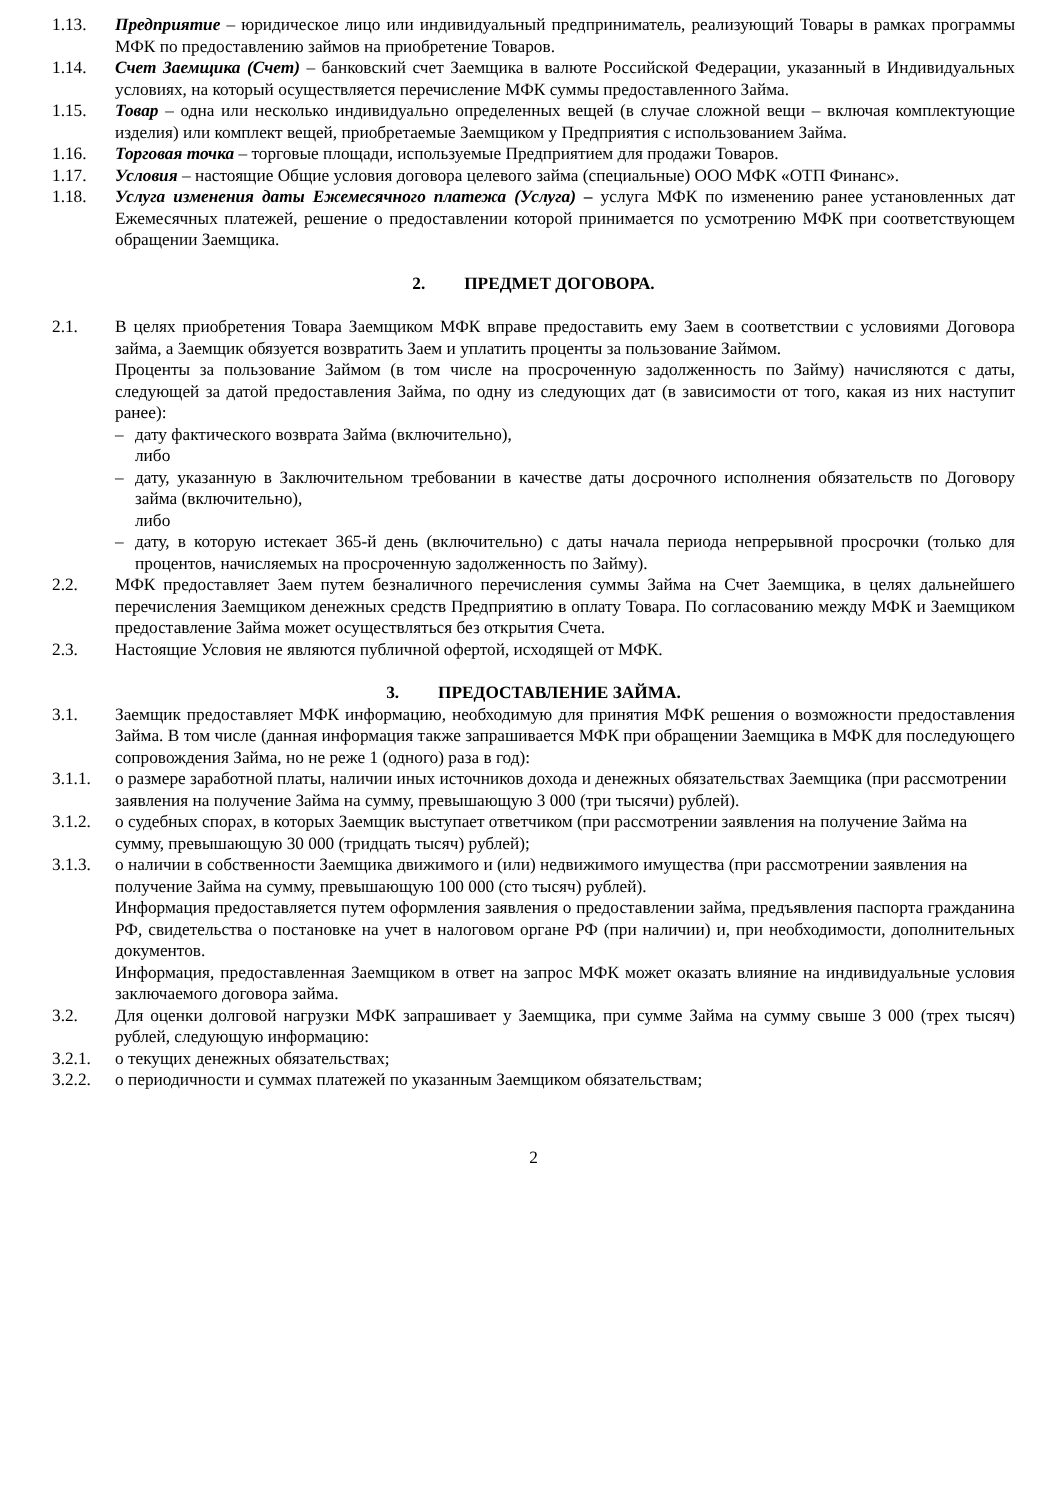1.13. Предприятие – юридическое лицо или индивидуальный предприниматель, реализующий Товары в рамках программы МФК по предоставлению займов на приобретение Товаров.
1.14. Счет Заемщика (Счет) – банковский счет Заемщика в валюте Российской Федерации, указанный в Индивидуальных условиях, на который осуществляется перечисление МФК суммы предоставленного Займа.
1.15. Товар – одна или несколько индивидуально определенных вещей (в случае сложной вещи – включая комплектующие изделия) или комплект вещей, приобретаемые Заемщиком у Предприятия с использованием Займа.
1.16. Торговая точка – торговые площади, используемые Предприятием для продажи Товаров.
1.17. Условия – настоящие Общие условия договора целевого займа (специальные) ООО МФК «ОТП Финанс».
1.18. Услуга изменения даты Ежемесячного платежа (Услуга) – услуга МФК по изменению ранее установленных дат Ежемесячных платежей, решение о предоставлении которой принимается по усмотрению МФК при соответствующем обращении Заемщика.
2. ПРЕДМЕТ ДОГОВОРА.
2.1. В целях приобретения Товара Заемщиком МФК вправе предоставить ему Заем в соответствии с условиями Договора займа, а Заемщик обязуется возвратить Заем и уплатить проценты за пользование Займом.
Проценты за пользование Займом (в том числе на просроченную задолженность по Займу) начисляются с даты, следующей за датой предоставления Займа, по одну из следующих дат (в зависимости от того, какая из них наступит ранее):
– дату фактического возврата Займа (включительно),
либо
– дату, указанную в Заключительном требовании в качестве даты досрочного исполнения обязательств по Договору займа (включительно),
либо
– дату, в которую истекает 365-й день (включительно) с даты начала периода непрерывной просрочки (только для процентов, начисляемых на просроченную задолженность по Займу).
2.2. МФК предоставляет Заем путем безналичного перечисления суммы Займа на Счет Заемщика, в целях дальнейшего перечисления Заемщиком денежных средств Предприятию в оплату Товара. По согласованию между МФК и Заемщиком предоставление Займа может осуществляться без открытия Счета.
2.3. Настоящие Условия не являются публичной офертой, исходящей от МФК.
3. ПРЕДОСТАВЛЕНИЕ ЗАЙМА.
3.1. Заемщик предоставляет МФК информацию, необходимую для принятия МФК решения о возможности предоставления Займа. В том числе (данная информация также запрашивается МФК при обращении Заемщика в МФК для последующего сопровождения Займа, но не реже 1 (одного) раза в год):
3.1.1. о размере заработной платы, наличии иных источников дохода и денежных обязательствах Заемщика (при рассмотрении заявления на получение Займа на сумму, превышающую 3 000 (три тысячи) рублей).
3.1.2. о судебных спорах, в которых Заемщик выступает ответчиком (при рассмотрении заявления на получение Займа на сумму, превышающую 30 000 (тридцать тысяч) рублей);
3.1.3. о наличии в собственности Заемщика движимого и (или) недвижимого имущества (при рассмотрении заявления на получение Займа на сумму, превышающую 100 000 (сто тысяч) рублей).
Информация предоставляется путем оформления заявления о предоставлении займа, предъявления паспорта гражданина РФ, свидетельства о постановке на учет в налоговом органе РФ (при наличии) и, при необходимости, дополнительных документов.
Информация, предоставленная Заемщиком в ответ на запрос МФК может оказать влияние на индивидуальные условия заключаемого договора займа.
3.2. Для оценки долговой нагрузки МФК запрашивает у Заемщика, при сумме Займа на сумму свыше 3 000 (трех тысяч) рублей, следующую информацию:
3.2.1. о текущих денежных обязательствах;
3.2.2. о периодичности и суммах платежей по указанным Заемщиком обязательствам;
2